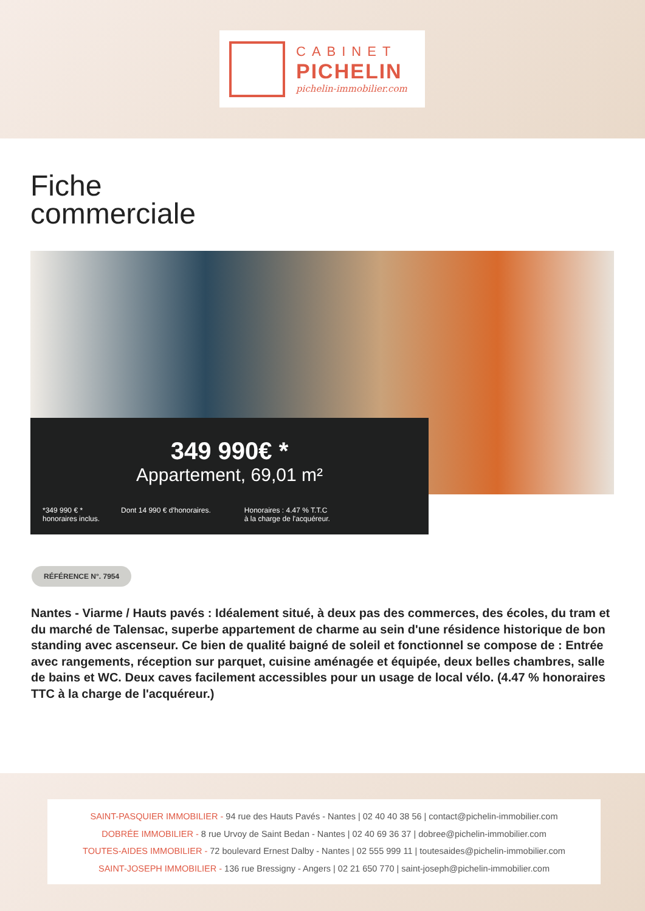CABINET
PICHELIN
pichelin-immobilier.com
Fiche
commerciale
349 990€ *
Appartement, 69,01 m²
*349 990 € *
honoraires inclus.
Dont 14 990 € d'honoraires. Honoraires : 4.47 % T.T.C
à la charge de l'acquéreur.
RÉFÉRENCE N°. 7954
Nantes - Viarme / Hauts pavés : Idéalement situé, à deux pas des commerces, des écoles, du tram et du marché de Talensac, superbe appartement de charme au sein d'une résidence historique de bon standing avec ascenseur. Ce bien de qualité baigné de soleil et fonctionnel se compose de : Entrée avec rangements, réception sur parquet, cuisine aménagée et équipée, deux belles chambres, salle de bains et WC. Deux caves facilement accessibles pour un usage de local vélo. (4.47 % honoraires TTC à la charge de l'acquéreur.)
SAINT-PASQUIER IMMOBILIER - 94 rue des Hauts Pavés - Nantes | 02 40 40 38 56 | contact@pichelin-immobilier.com
DOBRÉE IMMOBILIER - 8 rue Urvoy de Saint Bedan - Nantes | 02 40 69 36 37 | dobree@pichelin-immobilier.com
TOUTES-AIDES IMMOBILIER - 72 boulevard Ernest Dalby - Nantes | 02 555 999 11 | toutesaides@pichelin-immobilier.com
SAINT-JOSEPH IMMOBILIER - 136 rue Bressigny - Angers | 02 21 650 770 | saint-joseph@pichelin-immobilier.com